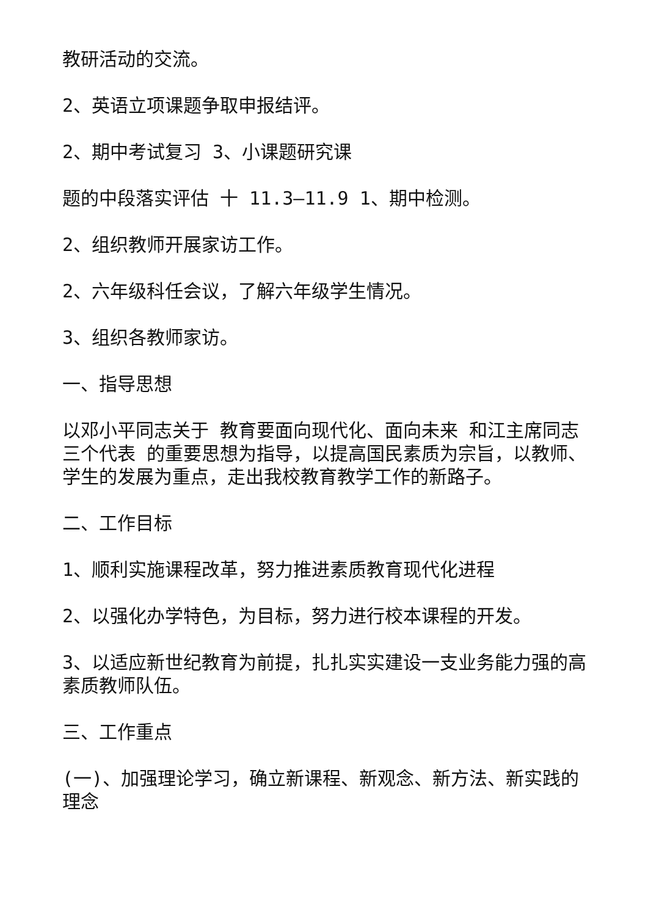教研活动的交流。
2、英语立项课题争取申报结评。
2、期中考试复习 3、小课题研究课
题的中段落实评估 十 11.3—11.9 1、期中检测。
2、组织教师开展家访工作。
2、六年级科任会议，了解六年级学生情况。
3、组织各教师家访。
一、指导思想
以邓小平同志关于 教育要面向现代化、面向未来 和江主席同志 三个代表 的重要思想为指导，以提高国民素质为宗旨，以教师、学生的发展为重点，走出我校教育教学工作的新路子。
二、工作目标
1、顺利实施课程改革，努力推进素质教育现代化进程
2、以强化办学特色，为目标，努力进行校本课程的开发。
3、以适应新世纪教育为前提，扎扎实实建设一支业务能力强的高素质教师队伍。
三、工作重点
(一)、加强理论学习，确立新课程、新观念、新方法、新实践的理念